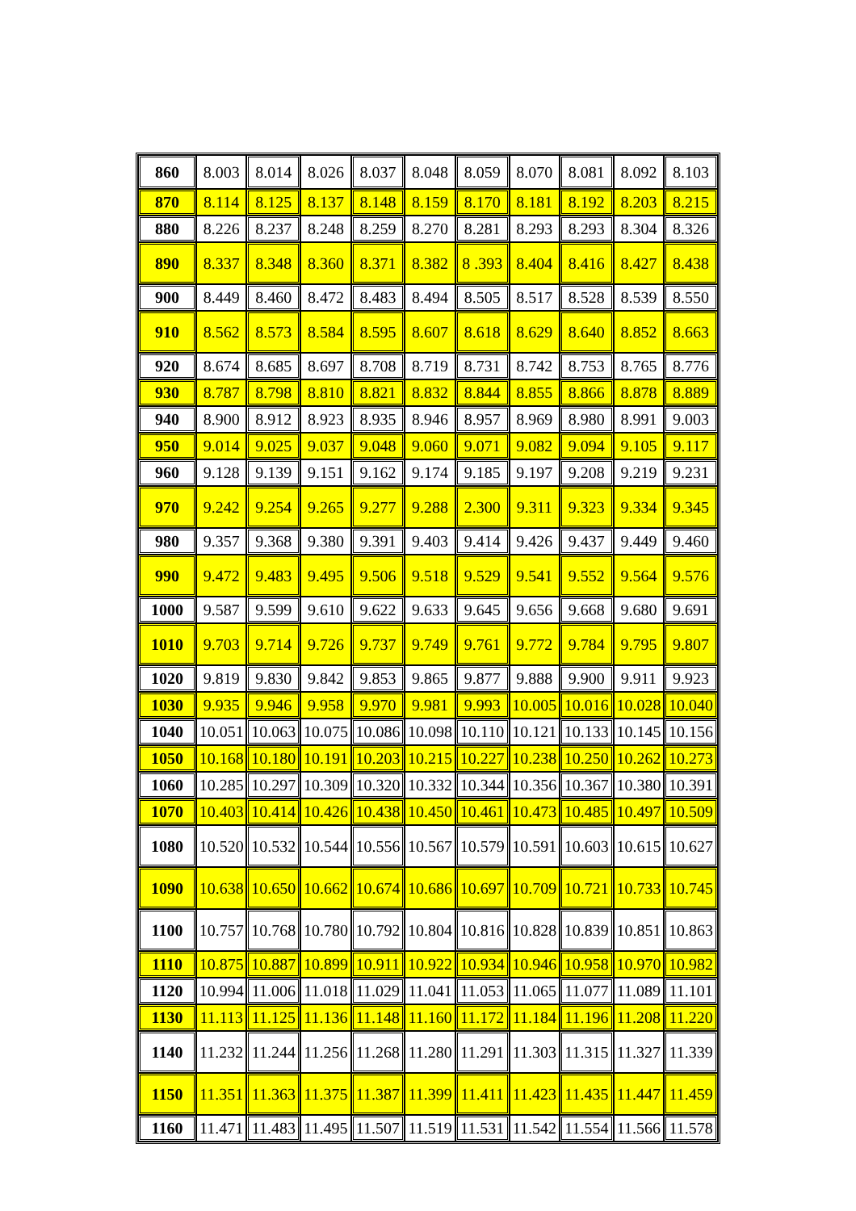| 860 | 8.003 | 8.014 | 8.026 | 8.037 | 8.048 | 8.059 | 8.070 | 8.081 | 8.092 | 8.103 |
| 870 | 8.114 | 8.125 | 8.137 | 8.148 | 8.159 | 8.170 | 8.181 | 8.192 | 8.203 | 8.215 |
| 880 | 8.226 | 8.237 | 8.248 | 8.259 | 8.270 | 8.281 | 8.293 | 8.293 | 8.304 | 8.326 |
| 890 | 8.337 | 8.348 | 8.360 | 8.371 | 8.382 | 8 .393 | 8.404 | 8.416 | 8.427 | 8.438 |
| 900 | 8.449 | 8.460 | 8.472 | 8.483 | 8.494 | 8.505 | 8.517 | 8.528 | 8.539 | 8.550 |
| 910 | 8.562 | 8.573 | 8.584 | 8.595 | 8.607 | 8.618 | 8.629 | 8.640 | 8.852 | 8.663 |
| 920 | 8.674 | 8.685 | 8.697 | 8.708 | 8.719 | 8.731 | 8.742 | 8.753 | 8.765 | 8.776 |
| 930 | 8.787 | 8.798 | 8.810 | 8.821 | 8.832 | 8.844 | 8.855 | 8.866 | 8.878 | 8.889 |
| 940 | 8.900 | 8.912 | 8.923 | 8.935 | 8.946 | 8.957 | 8.969 | 8.980 | 8.991 | 9.003 |
| 950 | 9.014 | 9.025 | 9.037 | 9.048 | 9.060 | 9.071 | 9.082 | 9.094 | 9.105 | 9.117 |
| 960 | 9.128 | 9.139 | 9.151 | 9.162 | 9.174 | 9.185 | 9.197 | 9.208 | 9.219 | 9.231 |
| 970 | 9.242 | 9.254 | 9.265 | 9.277 | 9.288 | 2.300 | 9.311 | 9.323 | 9.334 | 9.345 |
| 980 | 9.357 | 9.368 | 9.380 | 9.391 | 9.403 | 9.414 | 9.426 | 9.437 | 9.449 | 9.460 |
| 990 | 9.472 | 9.483 | 9.495 | 9.506 | 9.518 | 9.529 | 9.541 | 9.552 | 9.564 | 9.576 |
| 1000 | 9.587 | 9.599 | 9.610 | 9.622 | 9.633 | 9.645 | 9.656 | 9.668 | 9.680 | 9.691 |
| 1010 | 9.703 | 9.714 | 9.726 | 9.737 | 9.749 | 9.761 | 9.772 | 9.784 | 9.795 | 9.807 |
| 1020 | 9.819 | 9.830 | 9.842 | 9.853 | 9.865 | 9.877 | 9.888 | 9.900 | 9.911 | 9.923 |
| 1030 | 9.935 | 9.946 | 9.958 | 9.970 | 9.981 | 9.993 | 10.005 | 10.016 | 10.028 | 10.040 |
| 1040 | 10.051 | 10.063 | 10.075 | 10.086 | 10.098 | 10.110 | 10.121 | 10.133 | 10.145 | 10.156 |
| 1050 | 10.168 | 10.180 | 10.191 | 10.203 | 10.215 | 10.227 | 10.238 | 10.250 | 10.262 | 10.273 |
| 1060 | 10.285 | 10.297 | 10.309 | 10.320 | 10.332 | 10.344 | 10.356 | 10.367 | 10.380 | 10.391 |
| 1070 | 10.403 | 10.414 | 10.426 | 10.438 | 10.450 | 10.461 | 10.473 | 10.485 | 10.497 | 10.509 |
| 1080 | 10.520 | 10.532 | 10.544 | 10.556 | 10.567 | 10.579 | 10.591 | 10.603 | 10.615 | 10.627 |
| 1090 | 10.638 | 10.650 | 10.662 | 10.674 | 10.686 | 10.697 | 10.709 | 10.721 | 10.733 | 10.745 |
| 1100 | 10.757 | 10.768 | 10.780 | 10.792 | 10.804 | 10.816 | 10.828 | 10.839 | 10.851 | 10.863 |
| 1110 | 10.875 | 10.887 | 10.899 | 10.911 | 10.922 | 10.934 | 10.946 | 10.958 | 10.970 | 10.982 |
| 1120 | 10.994 | 11.006 | 11.018 | 11.029 | 11.041 | 11.053 | 11.065 | 11.077 | 11.089 | 11.101 |
| 1130 | 11.113 | 11.125 | 11.136 | 11.148 | 11.160 | 11.172 | 11.184 | 11.196 | 11.208 | 11.220 |
| 1140 | 11.232 | 11.244 | 11.256 | 11.268 | 11.280 | 11.291 | 11.303 | 11.315 | 11.327 | 11.339 |
| 1150 | 11.351 | 11.363 | 11.375 | 11.387 | 11.399 | 11.411 | 11.423 | 11.435 | 11.447 | 11.459 |
| 1160 | 11.471 | 11.483 | 11.495 | 11.507 | 11.519 | 11.531 | 11.542 | 11.554 | 11.566 | 11.578 |